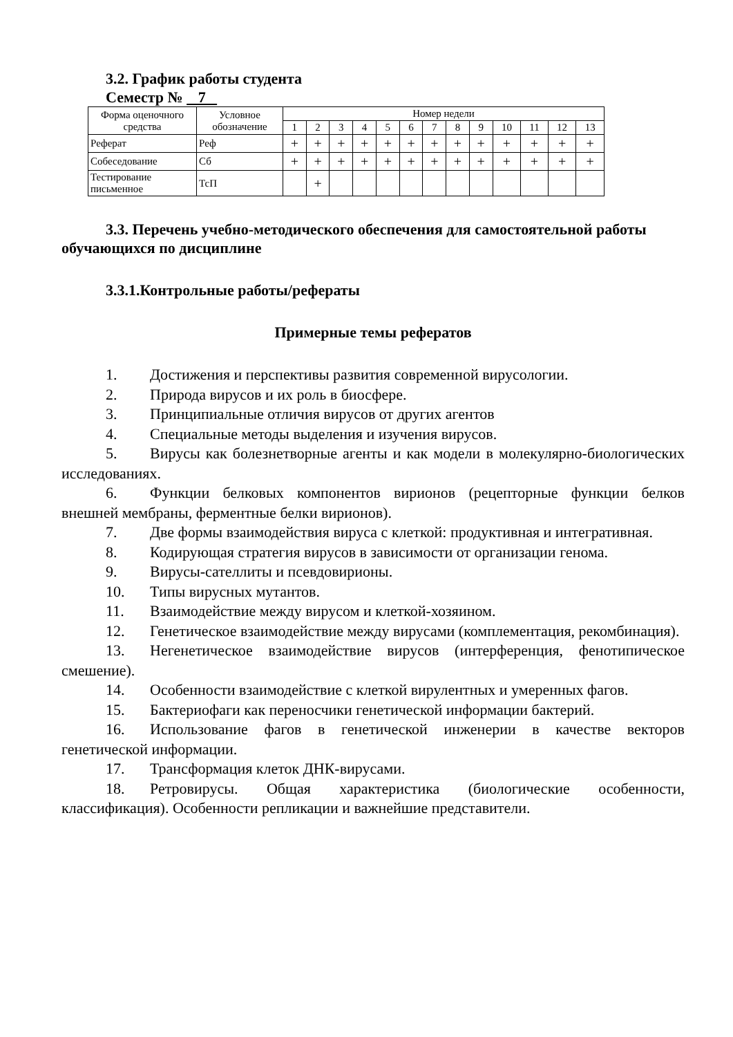3.2. График работы студента
Семестр № 7
| Форма оценочного средства | Условное обозначение | Номер недели | | | | | | | | | | | | |
| --- | --- | --- | --- | --- | --- | --- | --- | --- | --- | --- | --- | --- | --- | --- |
| | | 1 | 2 | 3 | 4 | 5 | 6 | 7 | 8 | 9 | 10 | 11 | 12 | 13 |
| Реферат | Реф | + | + | + | + | + | + | + | + | + | + | + | + | + |
| Собеседование | Сб | + | + | + | + | + | + | + | + | + | + | + | + | + |
| Тестирование письменное | ТсП | | + | | | | | | | | | | | |
3.3. Перечень учебно-методического обеспечения для самостоятельной работы обучающихся по дисциплине
3.3.1.Контрольные работы/рефераты
Примерные темы рефератов
1. Достижения и перспективы развития современной вирусологии.
2. Природа вирусов и их роль в биосфере.
3. Принципиальные отличия вирусов от других агентов
4. Специальные методы выделения и изучения вирусов.
5. Вирусы как болезнетворные агенты и как модели в молекулярно-биологических исследованиях.
6. Функции белковых компонентов вирионов (рецепторные функции белков внешней мембраны, ферментные белки вирионов).
7. Две формы взаимодействия вируса с клеткой: продуктивная и интегративная.
8. Кодирующая стратегия вирусов в зависимости от организации генома.
9. Вирусы-сателлиты и псевдовирионы.
10. Типы вирусных мутантов.
11. Взаимодействие между вирусом и клеткой-хозяином.
12. Генетическое взаимодействие между вирусами (комплементация, рекомбинация).
13. Негенетическое взаимодействие вирусов (интерференция, фенотипическое смешение).
14. Особенности взаимодействие с клеткой вирулентных и умеренных фагов.
15. Бактериофаги как переносчики генетической информации бактерий.
16. Использование фагов в генетической инженерии в качестве векторов генетической информации.
17. Трансформация клеток ДНК-вирусами.
18. Ретровирусы. Общая характеристика (биологические особенности, классификация). Особенности репликации и важнейшие представители.